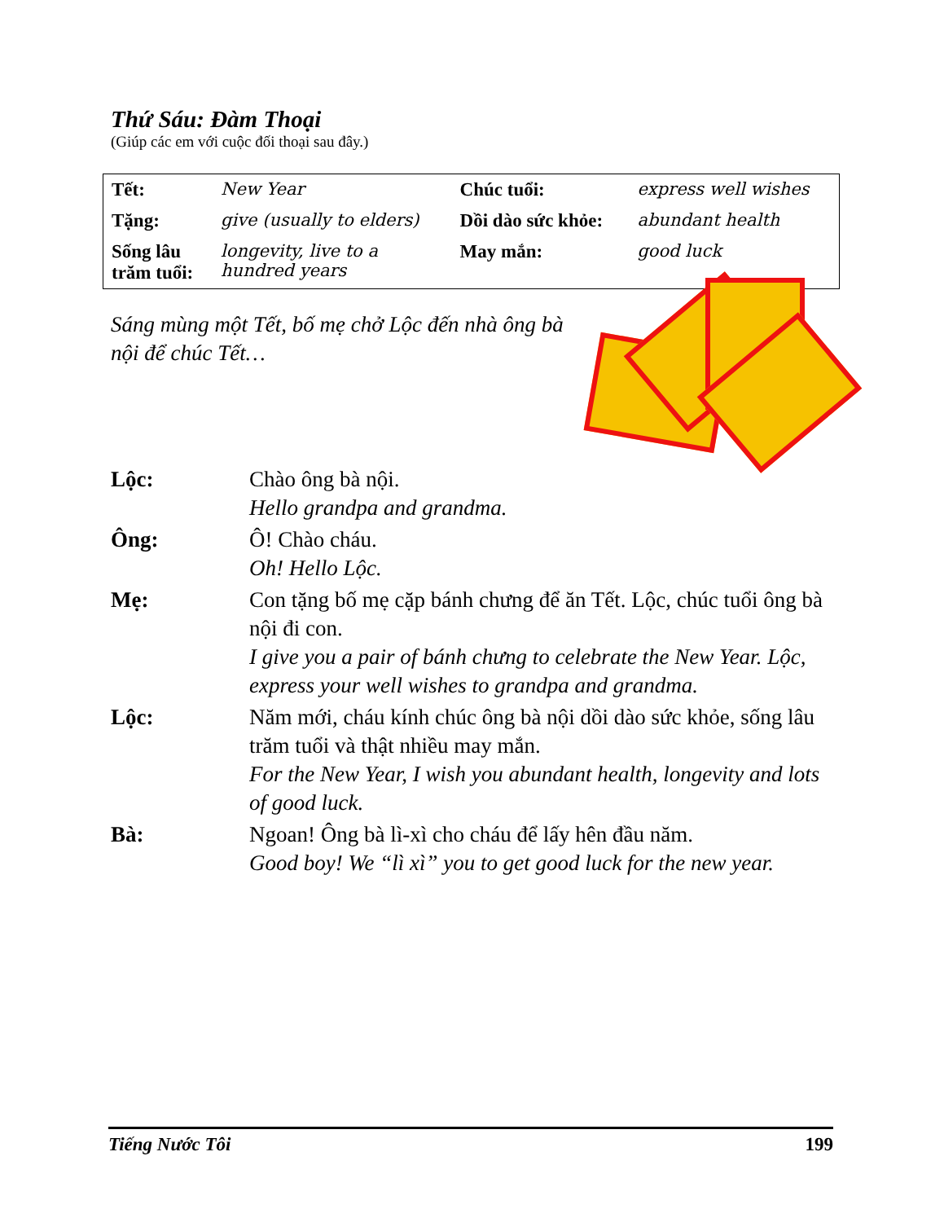Thứ Sáu: Đàm Thoại
(Giúp các em với cuộc đối thoại sau đây.)
| Tết: | New Year | Chúc tuổi: | express well wishes |
| Tặng: | give (usually to elders) | Dồi dào sức khỏe: | abundant health |
| Sống lâu trăm tuổi: | longevity, live to a hundred years | May mắn: | good luck |
Sáng mùng một Tết, bố mẹ chở Lộc đến nhà ông bà nội để chúc Tết…
| Lộc: | Chào ông bà nội. Hello grandpa and grandma. |
| Ông: | Ô! Chào cháu. Oh! Hello Lộc. |
| Mẹ: | Con tặng bố mẹ cặp bánh chưng để ăn Tết. Lộc, chúc tuổi ông bà nội đi con. I give you a pair of bánh chưng to celebrate the New Year. Lộc, express your well wishes to grandpa and grandma. |
| Lộc: | Năm mới, cháu kính chúc ông bà nội dồi dào sức khỏe, sống lâu trăm tuổi và thật nhiều may mắn. For the New Year, I wish you abundant health, longevity and lots of good luck. |
| Bà: | Ngoan! Ông bà lì-xì cho cháu để lấy hên đầu năm. Good boy! We “lì xì” you to get good luck for the new year. |
Tiếng Nước Tôi 199